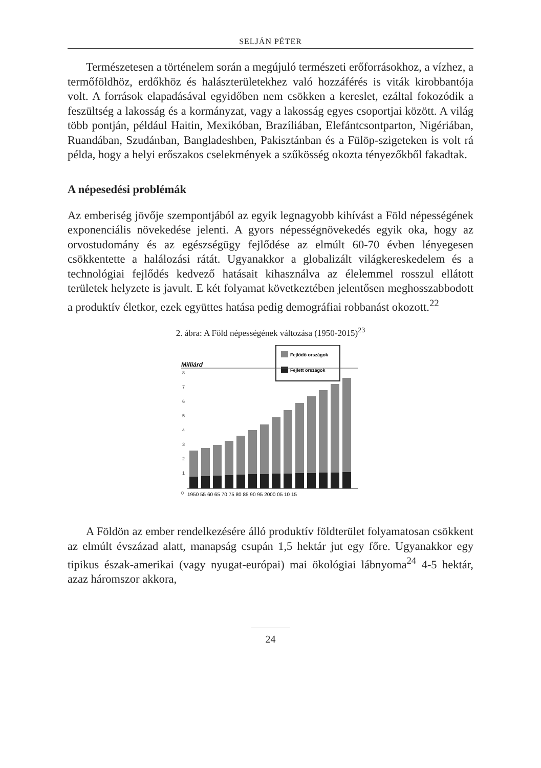SELJÁN PÉTER
Természetesen a történelem során a megújuló természeti erőforrásokhoz, a vízhez, a termőföldhöz, erdőkhöz és halászterületekhez való hozzáférés is viták kirobbantója volt. A források elapadásával egyidőben nem csökken a kereslet, ezáltal fokozódik a feszültség a lakosság és a kormányzat, vagy a lakosság egyes csoportjai között. A világ több pontján, például Haitin, Mexikóban, Brazíliában, Elefántcsontparton, Nigériában, Ruandában, Szudánban, Bangladeshben, Pakisztánban és a Fülöp-szigeteken is volt rá példa, hogy a helyi erőszakos cselekmények a szűkösség okozta tényezőkből fakadtak.
A népesedési problémák
Az emberiség jövője szempontjából az egyik legnagyobb kihívást a Föld népességének exponenciális növekedése jelenti. A gyors népességnövekedés egyik oka, hogy az orvostudomány és az egészségügy fejlődése az elmúlt 60-70 évben lényegesen csökkentette a halálozási rátát. Ugyanakkor a globalizált világkereskedelem és a technológiai fejlődés kedvező hatásait kihasználva az élelemmel rosszul ellátott területek helyzete is javult. E két folyamat következtében jelentősen meghosszabbodott a produktív életkor, ezek együttes hatása pedig demográfiai robbanást okozott.<sup>22</sup>
2. ábra: A Föld népességének változása (1950-2015)<sup>23</sup>
Fejlődő országok
Fejlett országok
Milliárd
8
7
6
5
4
3
2
1
0
1950 55 60 65 70 75 80 85 90 95 2000 05 10 15
A Földön az ember rendelkezésére álló produktív földterület folyamatosan csökkent az elmúlt évszázad alatt, manapság csupán 1,5 hektár jut egy főre. Ugyanakkor egy tipikus észak-amerikai (vagy nyugat-európai) mai ökológiai lábnyoma<sup>24</sup> 4-5 hektár, azaz háromszor akkora,
24